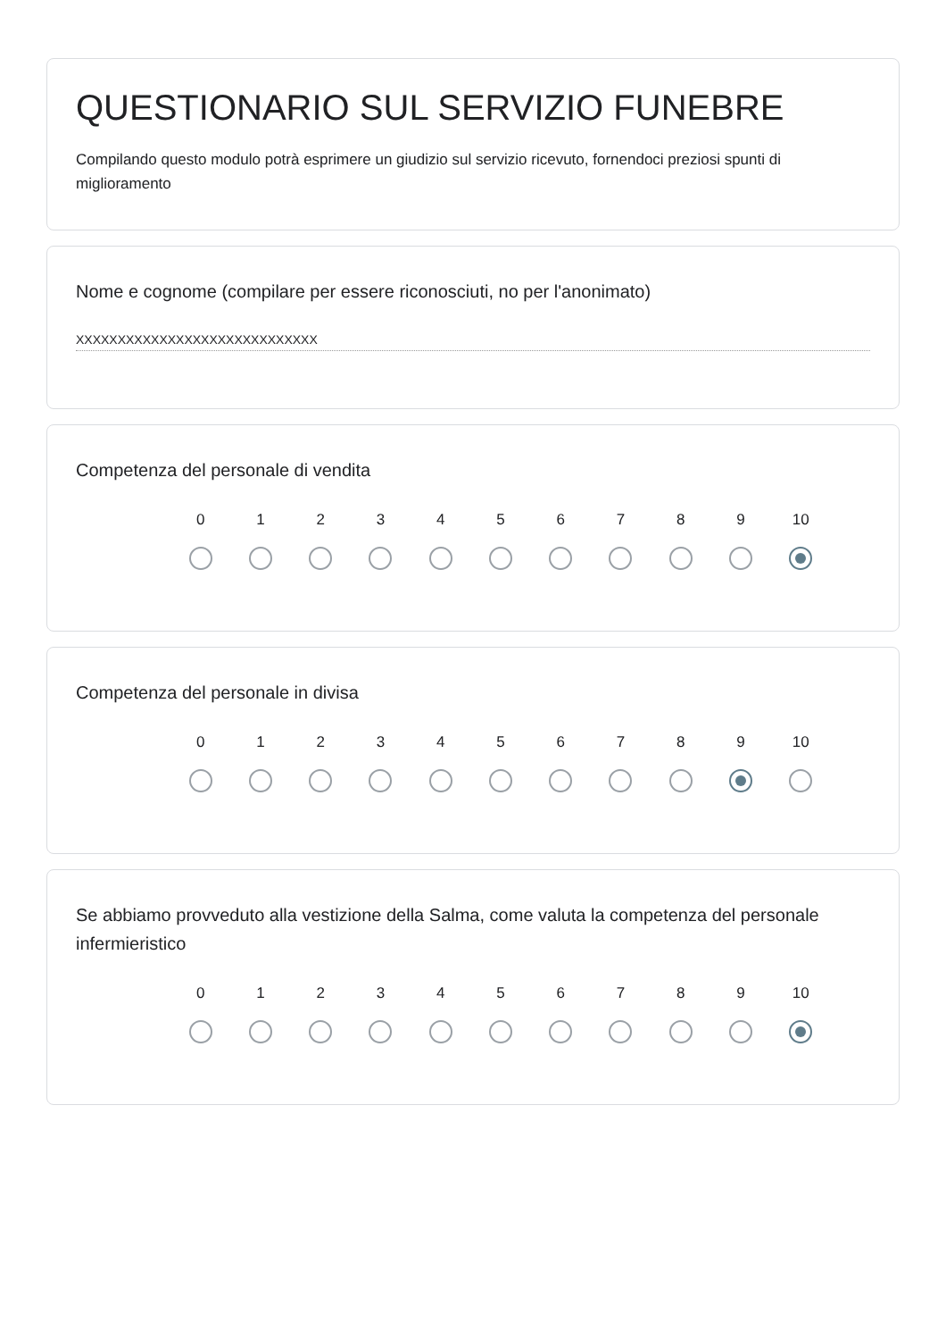QUESTIONARIO SUL SERVIZIO FUNEBRE
Compilando questo modulo potrà esprimere un giudizio sul servizio ricevuto, fornendoci preziosi spunti di miglioramento
Nome e cognome (compilare per essere riconosciuti, no per l'anonimato)
XXXXXXXXXXXXXXXXXXXXXXXXXXXXX
Competenza del personale di vendita
0 1 2 3 4 5 6 7 8 9 10
Competenza del personale in divisa
0 1 2 3 4 5 6 7 8 9 10
Se abbiamo provveduto alla vestizione della Salma, come valuta la competenza del personale infermieristico
0 1 2 3 4 5 6 7 8 9 10